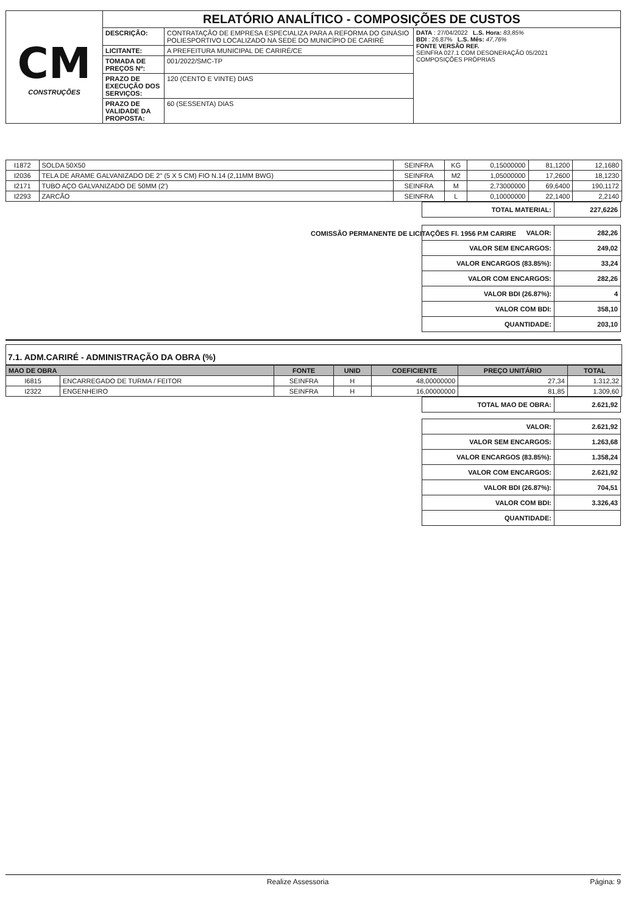| CM CONSTRUÇÕES | RELATÓRIO ANALÍTICO - COMPOSIÇÕES DE CUSTOS | | |
| | DESCRIÇÃO: | CONTRATAÇÃO DE EMPRESA ESPECIALIZA PARA A REFORMA DO GINÁSIO POLIESPORTIVO LOCALIZADO NA SEDE DO MUNICÍPIO DE CARIRÉ | DATA : 27/04/2022 L.S. Hora: 83,85% BDI : 26,87% L.S. Mês: 47,76% FONTE VERSÃO REF. SEINFRA 027.1 COM DESONERAÇÃO 05/2021 COMPOSIÇÕES PRÓPRIAS |
| | LICITANTE: | A PREFEITURA MUNICIPAL DE CARIRÉ/CE | |
| | TOMADA DE PREÇOS Nº: | 001/2022/SMC-TP | |
| | PRAZO DE EXECUÇÃO DOS SERVIÇOS: | 120 (CENTO E VINTE) DIAS | |
| | PRAZO DE VALIDADE DA PROPOSTA: | 60 (SESSENTA) DIAS | |
| I1872 | SOLDA 50X50 | SEINFRA | KG | 0,15000000 | 81,1200 | 12,1680 |
| I2036 | TELA DE ARAME GALVANIZADO DE 2" (5 X 5 CM) FIO N.14 (2,11MM BWG) | SEINFRA | M2 | 1,05000000 | 17,2600 | 18,1230 |
| I2171 | TUBO AÇO GALVANIZADO DE 50MM (2') | SEINFRA | M | 2,73000000 | 69,6400 | 190,1172 |
| I2293 | ZARCÃO | SEINFRA | L | 0,10000000 | 22,1400 | 2,2140 |
| TOTAL MATERIAL: | 227,6226 |
COMISSÃO PERMANENTE DE LICITAÇÕES Fl. 1956 P.M CARIRE
| VALOR: | 282,26 |
| VALOR SEM ENCARGOS: | 249,02 |
| VALOR ENCARGOS (83.85%): | 33,24 |
| VALOR COM ENCARGOS: | 282,26 |
| VALOR BDI (26.87%): | 4 |
| VALOR COM BDI: | 358,10 |
| QUANTIDADE: | 203,10 |
7.1. ADM.CARIRÉ - ADMINISTRAÇÃO DA OBRA (%)
| MAO DE OBRA | | FONTE | UNID | COEFICIENTE | PREÇO UNITÁRIO | TOTAL |
| --- | --- | --- | --- | --- | --- | --- |
| I6815 | ENCARREGADO DE TURMA / FEITOR | SEINFRA | H | 48,00000000 | 27,34 | 1.312,32 |
| I2322 | ENGENHEIRO | SEINFRA | H | 16,00000000 | 81,85 | 1.309,60 |
| TOTAL MAO DE OBRA: | 2.621,92 |
| VALOR: | 2.621,92 |
| VALOR SEM ENCARGOS: | 1.263,68 |
| VALOR ENCARGOS (83.85%): | 1.358,24 |
| VALOR COM ENCARGOS: | 2.621,92 |
| VALOR BDI (26.87%): | 704,51 |
| VALOR COM BDI: | 3.326,43 |
| QUANTIDADE: | |
Realize Assessoria Página: 9